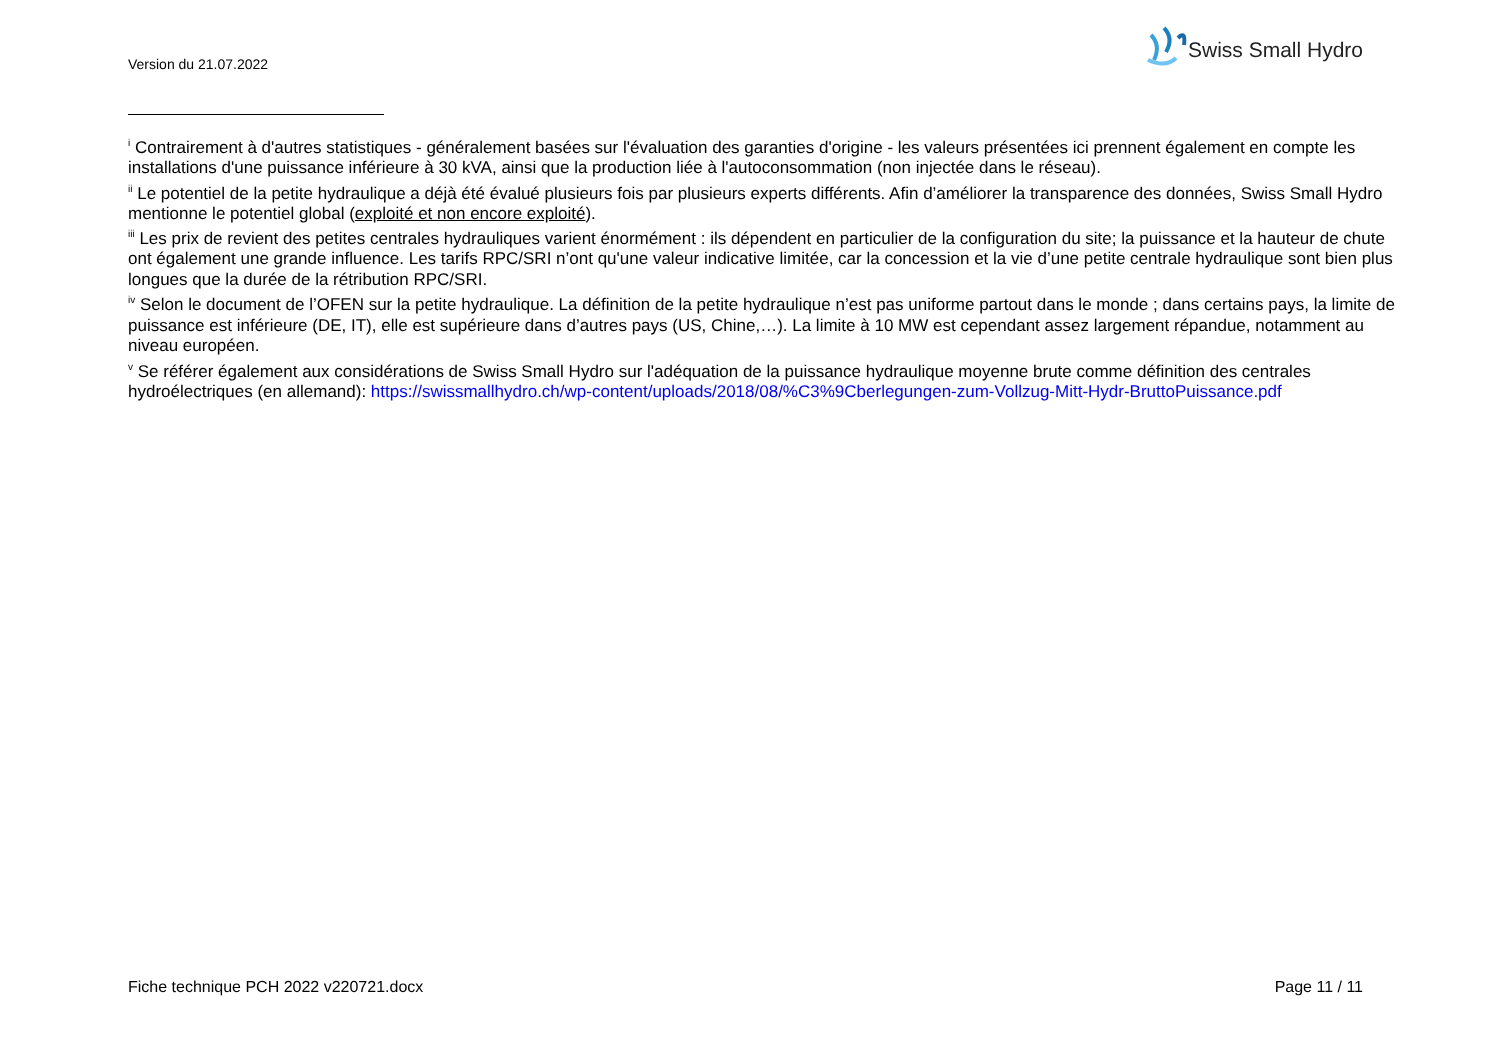Version du 21.07.2022
Swiss Small Hydro
<sup>i</sup> Contrairement à d'autres statistiques - généralement basées sur l'évaluation des garanties d'origine - les valeurs présentées ici prennent également en compte les installations d'une puissance inférieure à 30 kVA, ainsi que la production liée à l'autoconsommation (non injectée dans le réseau).
<sup>ii</sup> Le potentiel de la petite hydraulique a déjà été évalué plusieurs fois par plusieurs experts différents. Afin d’améliorer la transparence des données, Swiss Small Hydro mentionne le potentiel global (exploité et non encore exploité).
<sup>iii</sup> Les prix de revient des petites centrales hydrauliques varient énormément : ils dépendent en particulier de la configuration du site; la puissance et la hauteur de chute ont également une grande influence. Les tarifs RPC/SRI n’ont qu'une valeur indicative limitée, car la concession et la vie d’une petite centrale hydraulique sont bien plus longues que la durée de la rétribution RPC/SRI.
<sup>iv</sup> Selon le document de l’OFEN sur la petite hydraulique. La définition de la petite hydraulique n’est pas uniforme partout dans le monde ; dans certains pays, la limite de puissance est inférieure (DE, IT), elle est supérieure dans d’autres pays (US, Chine,…). La limite à 10 MW est cependant assez largement répandue, notamment au niveau européen.
<sup>v</sup> Se référer également aux considérations de Swiss Small Hydro sur l'adéquation de la puissance hydraulique moyenne brute comme définition des centrales hydroélectriques (en allemand): https://swissmallhydro.ch/wp-content/uploads/2018/08/%C3%9Cberlegungen-zum-Vollzug-Mitt-Hydr-BruttoPuissance.pdf
Fiche technique PCH 2022 v220721.docx Page 11 / 11